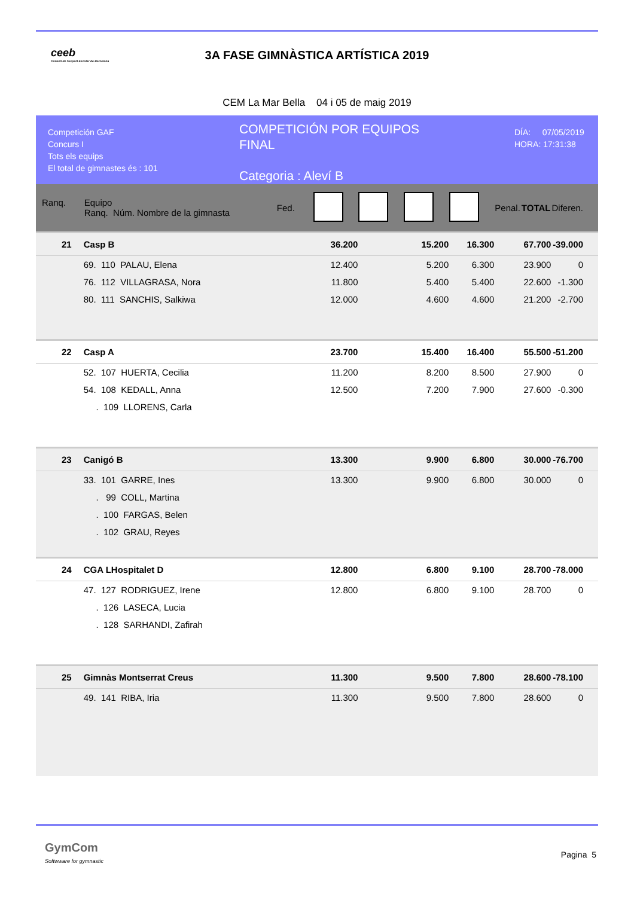ceeb
Consell de l'Esport Escolar de Barcelona
3A FASE GIMNÀSTICA ARTÍSTICA 2019
CEM La Mar Bella 04 i 05 de maig 2019
Competición GAF
Concurs I
Tots els equips
El total de gimnastes és : 101
COMPETICIÓN POR EQUIPOS
FINAL
Categoria : Aleví B
DÍA: 07/05/2019
HORA: 17:31:38
| Ranq. | Equipo Ranq. Núm. Nombre de la gimnasta | Fed. | | | | | Penal. | TOTAL | Diferen. |
| 21 | Casp B | | 36.200 | | 15.200 | 16.300 | | 67.700 | -39.000 |
| | 69. 110 PALAU, Elena | | 12.400 | | 5.200 | 6.300 | | 23.900 | 0 |
| | 76. 112 VILLAGRASA, Nora | | 11.800 | | 5.400 | 5.400 | | 22.600 | -1.300 |
| | 80. 111 SANCHIS, Salkiwa | | 12.000 | | 4.600 | 4.600 | | 21.200 | -2.700 |
| 22 | Casp A | | 23.700 | | 15.400 | 16.400 | | 55.500 | -51.200 |
| | 52. 107 HUERTA, Cecilia | | 11.200 | | 8.200 | 8.500 | | 27.900 | 0 |
| | 54. 108 KEDALL, Anna | | 12.500 | | 7.200 | 7.900 | | 27.600 | -0.300 |
| | . 109 LLORENS, Carla | | | | | | | | |
| 23 | Canigó B | | 13.300 | | 9.900 | 6.800 | | 30.000 | -76.700 |
| | 33. 101 GARRE, Ines | | 13.300 | | 9.900 | 6.800 | | 30.000 | 0 |
| | . 99 COLL, Martina | | | | | | | | |
| | . 100 FARGAS, Belen | | | | | | | | |
| | . 102 GRAU, Reyes | | | | | | | | |
| 24 | CGA LHospitalet D | | 12.800 | | 6.800 | 9.100 | | 28.700 | -78.000 |
| | 47. 127 RODRIGUEZ, Irene | | 12.800 | | 6.800 | 9.100 | | 28.700 | 0 |
| | . 126 LASECA, Lucia | | | | | | | | |
| | . 128 SARHANDI, Zafirah | | | | | | | | |
| 25 | Gimnàs Montserrat Creus | | 11.300 | | 9.500 | 7.800 | | 28.600 | -78.100 |
| | 49. 141 RIBA, Iria | | 11.300 | | 9.500 | 7.800 | | 28.600 | 0 |
GymCom
Softwware for gymnastic
Pagina 5